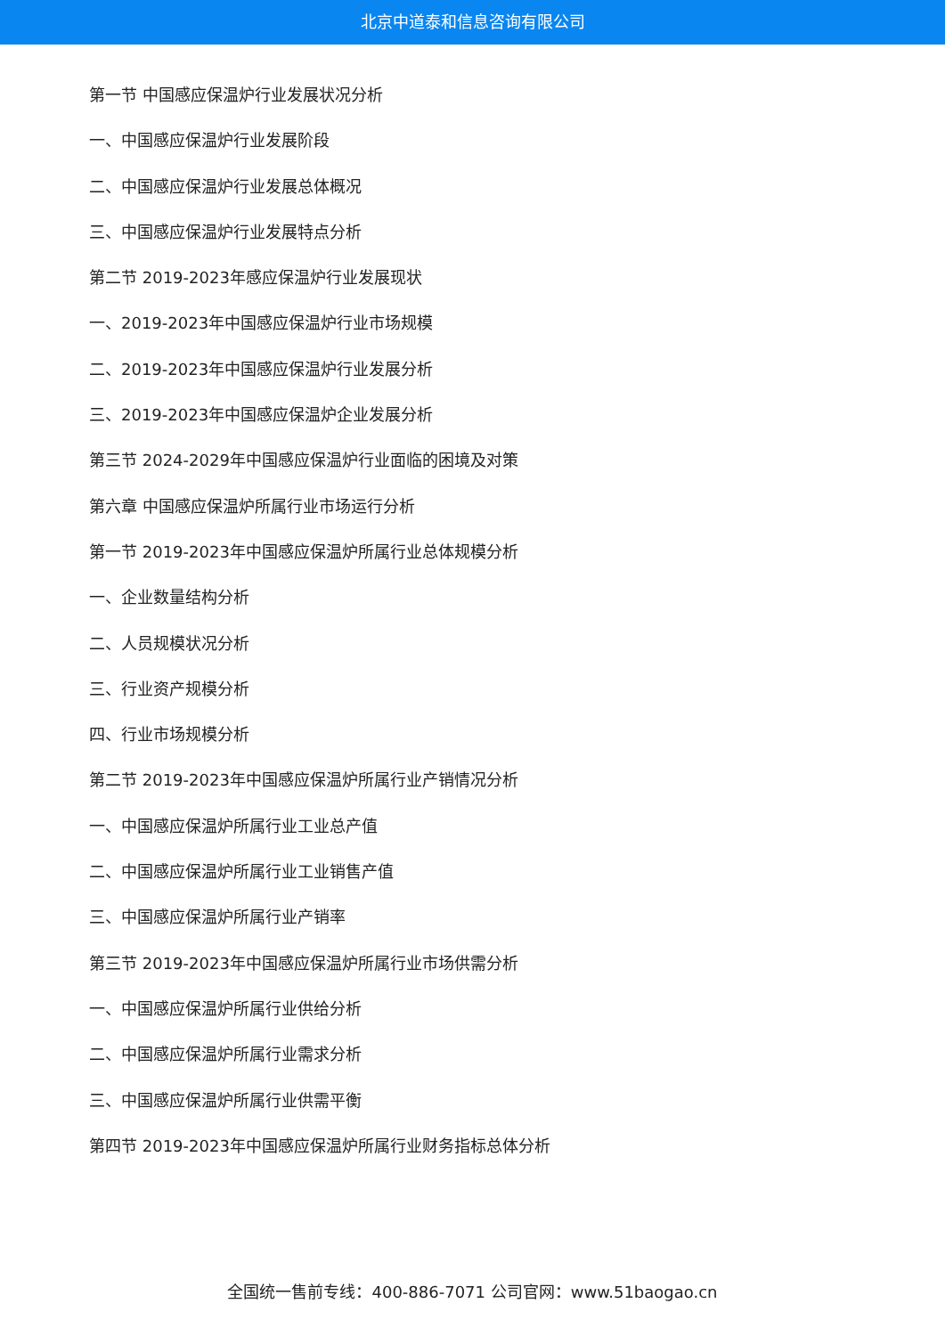北京中道泰和信息咨询有限公司
第一节 中国感应保温炉行业发展状况分析
一、中国感应保温炉行业发展阶段
二、中国感应保温炉行业发展总体概况
三、中国感应保温炉行业发展特点分析
第二节 2019-2023年感应保温炉行业发展现状
一、2019-2023年中国感应保温炉行业市场规模
二、2019-2023年中国感应保温炉行业发展分析
三、2019-2023年中国感应保温炉企业发展分析
第三节 2024-2029年中国感应保温炉行业面临的困境及对策
第六章 中国感应保温炉所属行业市场运行分析
第一节 2019-2023年中国感应保温炉所属行业总体规模分析
一、企业数量结构分析
二、人员规模状况分析
三、行业资产规模分析
四、行业市场规模分析
第二节 2019-2023年中国感应保温炉所属行业产销情况分析
一、中国感应保温炉所属行业工业总产值
二、中国感应保温炉所属行业工业销售产值
三、中国感应保温炉所属行业产销率
第三节 2019-2023年中国感应保温炉所属行业市场供需分析
一、中国感应保温炉所属行业供给分析
二、中国感应保温炉所属行业需求分析
三、中国感应保温炉所属行业供需平衡
第四节 2019-2023年中国感应保温炉所属行业财务指标总体分析
全国统一售前专线：400-886-7071 公司官网：www.51baogao.cn